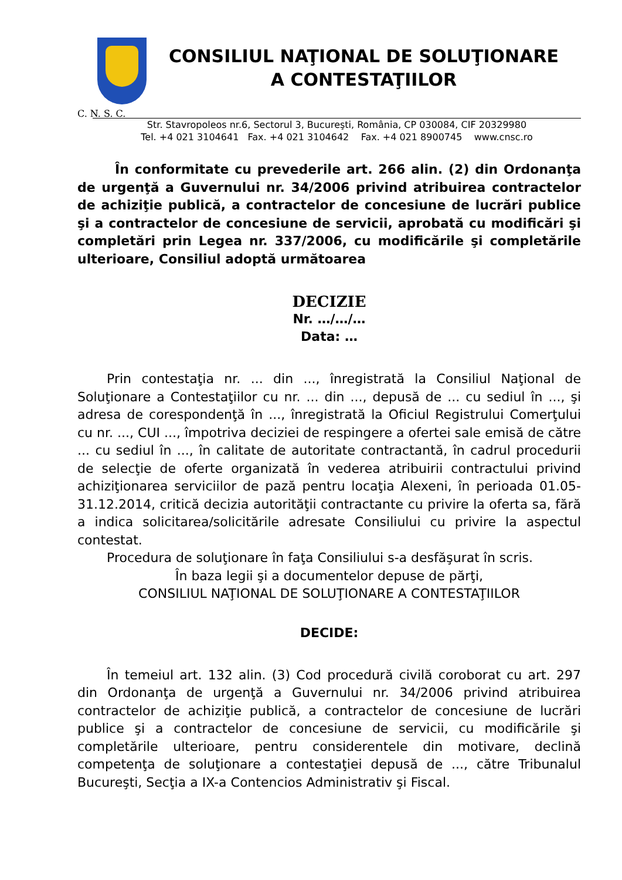CONSILIUL NAŢIONAL DE SOLUŢIONARE
A CONTESTAŢIILOR
C. N. S. C.
Str. Stavropoleos nr.6, Sectorul 3, Bucureşti, România, CP 030084, CIF 20329980
Tel. +4 021 3104641 Fax. +4 021 3104642 Fax. +4 021 8900745 www.cnsc.ro
În conformitate cu prevederile art. 266 alin. (2) din Ordonanţa de urgenţă a Guvernului nr. 34/2006 privind atribuirea contractelor de achiziţie publică, a contractelor de concesiune de lucrări publice şi a contractelor de concesiune de servicii, aprobată cu modificări şi completări prin Legea nr. 337/2006, cu modificările şi completările ulterioare, Consiliul adoptă următoarea
DECIZIE
Nr. …/…/…
Data: …
Prin contestaţia nr. ... din ..., înregistrată la Consiliul Naţional de Soluţionare a Contestaţiilor cu nr. ... din ..., depusă de ... cu sediul în ..., şi adresa de corespondenţă în ..., înregistrată la Oficiul Registrului Comerţului cu nr. ..., CUI ..., împotriva deciziei de respingere a ofertei sale emisă de către ... cu sediul în ..., în calitate de autoritate contractantă, în cadrul procedurii de selecţie de oferte organizată în vederea atribuirii contractului privind achiziţionarea serviciilor de pază pentru locaţia Alexeni, în perioada 01.05-31.12.2014, critică decizia autorităţii contractante cu privire la oferta sa, fără a indica solicitarea/solicitările adresate Consiliului cu privire la aspectul contestat.
Procedura de soluţionare în faţa Consiliului s-a desfăşurat în scris.
În baza legii şi a documentelor depuse de părţi,
CONSILIUL NAŢIONAL DE SOLUŢIONARE A CONTESTAŢIILOR
DECIDE:
În temeiul art. 132 alin. (3) Cod procedură civilă coroborat cu art. 297 din Ordonanţa de urgenţă a Guvernului nr. 34/2006 privind atribuirea contractelor de achiziţie publică, a contractelor de concesiune de lucrări publice şi a contractelor de concesiune de servicii, cu modificările şi completările ulterioare, pentru considerentele din motivare, declină competenţa de soluţionare a contestaţiei depusă de ..., către Tribunalul Bucureşti, Secţia a IX-a Contencios Administrativ şi Fiscal.